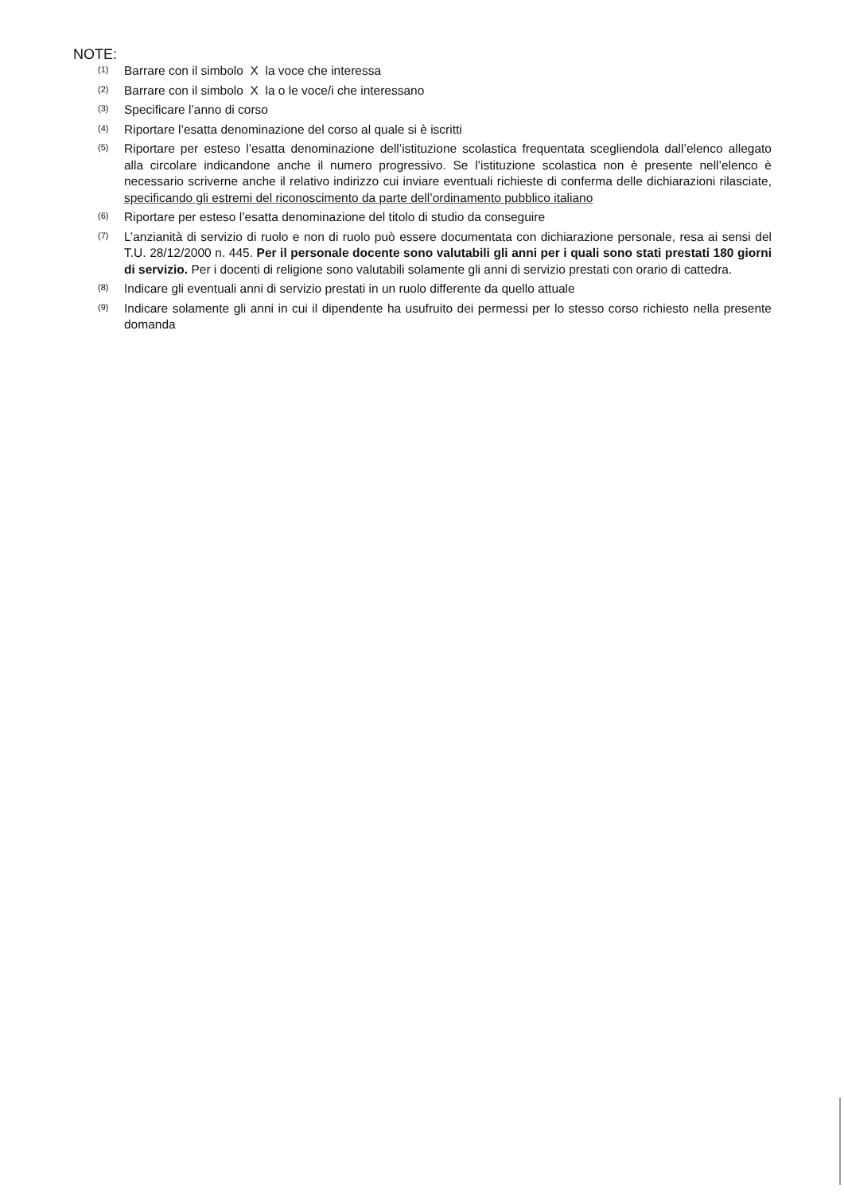NOTE:
<sup>(1)</sup>
Barrare con il simbolo X la voce che interessa
<sup>(2)</sup>
Barrare con il simbolo X la o le voce/i che interessano
<sup>(3)</sup>
Specificare l’anno di corso
<sup>(4)</sup>
Riportare l’esatta denominazione del corso al quale si è iscritti
<sup>(5)</sup>
Riportare per esteso l’esatta denominazione dell’istituzione scolastica frequentata scegliendola dall’elenco allegato alla circolare indicandone anche il numero progressivo. Se l’istituzione scolastica non è presente nell’elenco è necessario scriverne anche il relativo indirizzo cui inviare eventuali richieste di conferma delle dichiarazioni rilasciate, specificando gli estremi del riconoscimento da parte dell’ordinamento pubblico italiano
<sup>(6)</sup>
Riportare per esteso l’esatta denominazione del titolo di studio da conseguire
<sup>(7)</sup>
L’anzianità di servizio di ruolo e non di ruolo può essere documentata con dichiarazione personale, resa ai sensi del T.U. 28/12/2000 n. 445. Per il personale docente sono valutabili gli anni per i quali sono stati prestati 180 giorni di servizio. Per i docenti di religione sono valutabili solamente gli anni di servizio prestati con orario di cattedra.
<sup>(8)</sup>
Indicare gli eventuali anni di servizio prestati in un ruolo differente da quello attuale
<sup>(9)</sup>
Indicare solamente gli anni in cui il dipendente ha usufruito dei permessi per lo stesso corso richiesto nella presente domanda